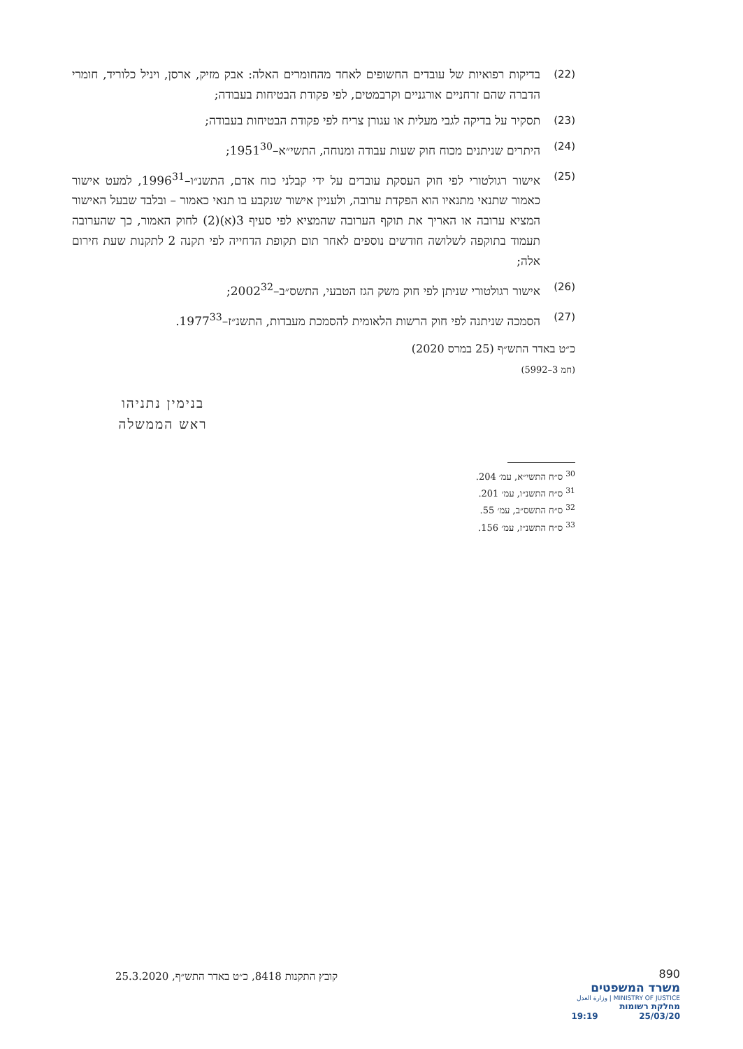(22) בדיקות רפואיות של עובדים החשופים לאחד מהחומרים האלה: אבק מזיק, ארסן, ויניל כלוריד, חומרי הדברה שהם זרחניים אורגניים וקרבמטים, לפי פקודת הבטיחות בעבודה;
(23) תסקיר על בדיקה לגבי מעלית או עגורן צריח לפי פקודת הבטיחות בעבודה;
(24) היתרים שניתנים מכוח חוק שעות עבודה ומנוחה, התשי״א–1951<sup>30</sup>;
(25) אישור רגולטורי לפי חוק העסקת עובדים על ידי קבלני כוח אדם, התשנ״ו–1996<sup>31</sup>, למעט אישור כאמור שתנאי מתנאיו הוא הפקדת ערובה, ולעניין אישור שנקבע בו תנאי כאמור – ובלבד שבעל האישור המציא ערובה או האריך את תוקף הערובה שהמציא לפי סעיף 3(א)(2) לחוק האמור, כך שהערובה תעמוד בתוקפה לשלושה חודשים נוספים לאחר תום תקופת הדחייה לפי תקנה 2 לתקנות שעת חירום אלה;
(26) אישור רגולטורי שניתן לפי חוק משק הגז הטבעי, התשס״ב–2002<sup>32</sup>;
(27) הסמכה שניתנה לפי חוק הרשות הלאומית להסמכת מעבדות, התשנ״ז–1977<sup>33</sup>.
כ״ט באדר התש״ף (25 במרס 2020)
(חמ 3–5992)
בנימין נתניהו
ראש הממשלה
<sup>30</sup> ס״ח התשי״א, עמ׳ 204.
<sup>31</sup> ס״ח התשנ״ו, עמ׳ 201.
<sup>32</sup> ס״ח התשס״ב, עמ׳ 55.
<sup>33</sup> ס״ח התשנ״ז, עמ׳ 156.
קובץ התקנות 8418, כ״ט באדר התש״ף, 25.3.2020
890
משרד המשפטים
MINISTRY OF JUSTICE | وزارة العدل
מחלקת רשומות
25/03/20 19:19